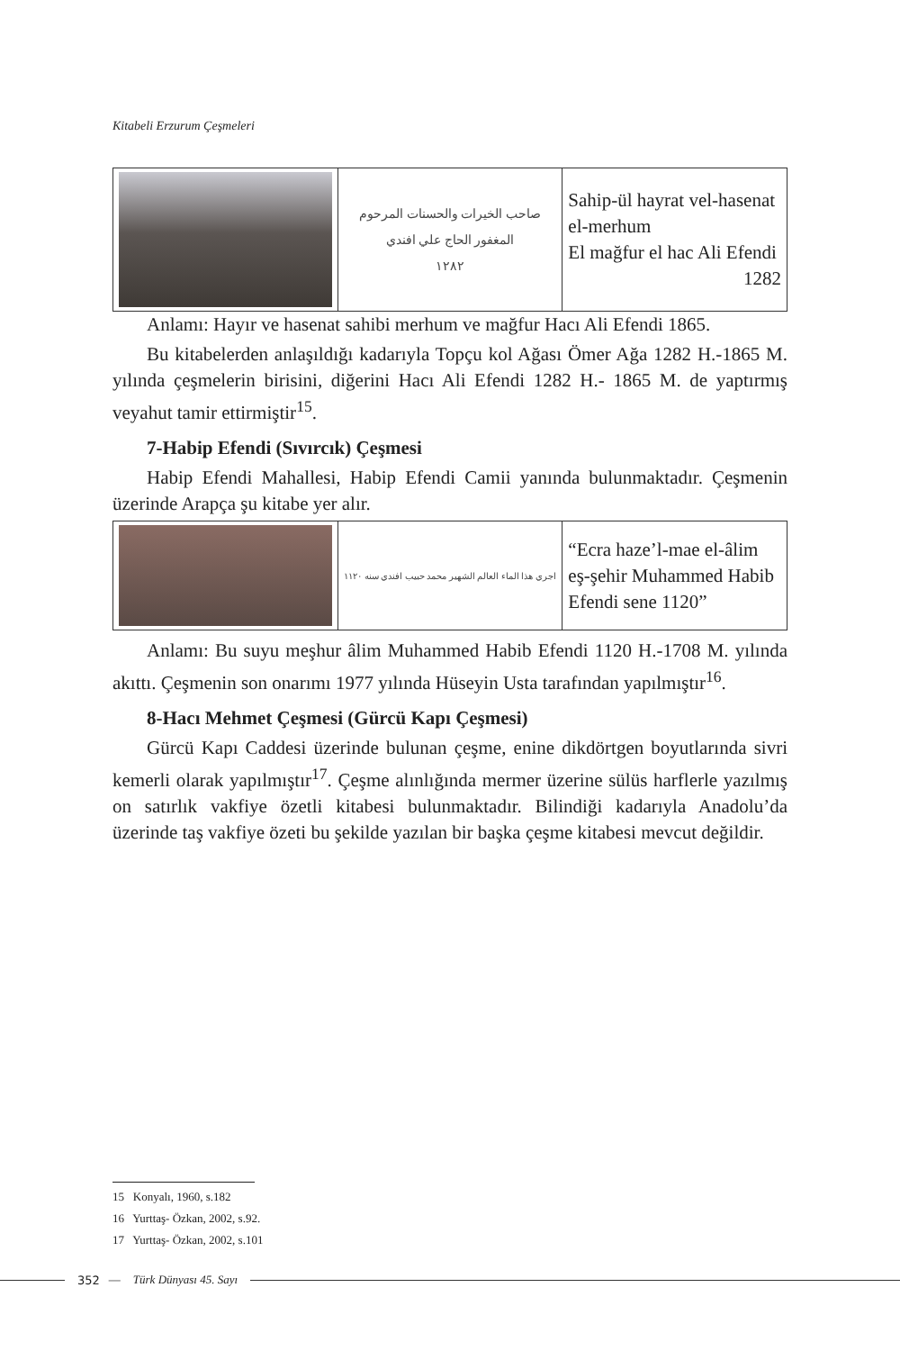Kitabeli Erzurum Çeşmeleri
| | صاحب الخيرات والحسنات المرحوم المغفور الحاج علي افندي ١٢٨٢ | Sahip-ül hayrat vel-hasenat el-merhum El mağfur el hac Ali Efendi 1282 |
Anlamı: Hayır ve hasenat sahibi merhum ve mağfur Hacı Ali Efendi 1865.
Bu kitabelerden anlaşıldığı kadarıyla Topçu kol Ağası Ömer Ağa 1282 H.-1865 M. yılında çeşmelerin birisini, diğerini Hacı Ali Efendi 1282 H.- 1865 M. de yaptırmış veyahut tamir ettirmiştir<sup>15</sup>.
7-Habip Efendi (Sıvırcık) Çeşmesi
Habip Efendi Mahallesi, Habip Efendi Camii yanında bulunmaktadır. Çeşmenin üzerinde Arapça şu kitabe yer alır.
| | اجري هذا الماء العالم الشهير محمد حبيب افندي سنه ١١٢٠ | “Ecra haze’l-mae el-âlim eş-şehir Muhammed Habib Efendi sene 1120” |
Anlamı: Bu suyu meşhur âlim Muhammed Habib Efendi 1120 H.-1708 M. yılında akıttı. Çeşmenin son onarımı 1977 yılında Hüseyin Usta tarafından yapılmıştır<sup>16</sup>.
8-Hacı Mehmet Çeşmesi (Gürcü Kapı Çeşmesi)
Gürcü Kapı Caddesi üzerinde bulunan çeşme, enine dikdörtgen boyutlarında sivri kemerli olarak yapılmıştır<sup>17</sup>. Çeşme alınlığında mermer üzerine sülüs harflerle yazılmış on satırlık vakfiye özetli kitabesi bulunmaktadır. Bilindiği kadarıyla Anadolu’da üzerinde taş vakfiye özeti bu şekilde yazılan bir başka çeşme kitabesi mevcut değildir.
15 Konyalı, 1960, s.182
16 Yurttaş- Özkan, 2002, s.92.
17 Yurttaş- Özkan, 2002, s.101
352 — Türk Dünyası 45. Sayı